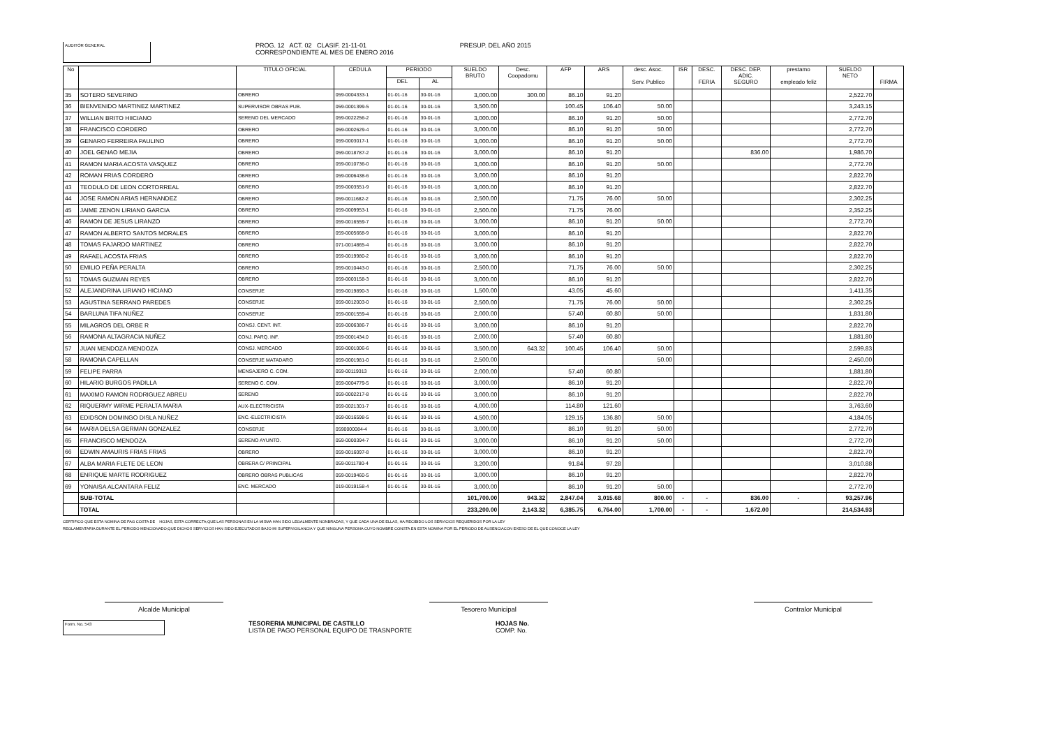AUDITOR GENERAL
PROG. 12 ACT. 02 CLASIF. 21-11-01
CORRESPONDIENTE AL MES DE ENERO 2016
PRESUP. DEL AÑO 2015
| No | | TITULO OFICIAL | CEDULA | PERIODO | | SUELDO BRUTO | Desc. Coopadomu | AFP | ARS | desc. Asoc. Serv. Publico | ISR | DESC. FERIA | DESC. DEP. ADIC. SEGURO | prestamo empleado feliz | SUELDO NETO | FIRMA |
| --- | --- | --- | --- | --- | --- | --- | --- | --- | --- | --- | --- | --- | --- | --- | --- | --- |
| | | | | DEL | AL | | | | | | | | | | | |
| 35 | SOTERO SEVERINO | OBRERO | 059-0004333-1 | 01-01-16 | 30-01-16 | 3,000.00 | 300.00 | 86.10 | 91.20 | | | | | | 2,522.70 | |
| 36 | BIENVENIDO MARTINEZ MARTINEZ | SUPERVISOR OBRAS PUB. | 059-0001399-5 | 01-01-16 | 30-01-16 | 3,500.00 | | 100.45 | 106.40 | 50.00 | | | | | 3,243.15 | |
| 37 | WILLIAN BRITO HIICIANO | SERENO DEL MERCADO | 059-0022256-2 | 01-01-16 | 30-01-16 | 3,000.00 | | 86.10 | 91.20 | 50.00 | | | | | 2,772.70 | |
| 38 | FRANCISCO CORDERO | OBRERO | 059-0002629-4 | 01-01-16 | 30-01-16 | 3,000.00 | | 86.10 | 91.20 | 50.00 | | | | | 2,772.70 | |
| 39 | GENARO FERREIRA PAULINO | OBRERO | 059-0003017-1 | 01-01-16 | 30-01-16 | 3,000.00 | | 86.10 | 91.20 | 50.00 | | | | | 2,772.70 | |
| 40 | JOEL GENAO MEJIA | OBRERO | 059-0018787-2 | 01-01-16 | 30-01-16 | 3,000.00 | | 86.10 | 91.20 | | | | 836.00 | | 1,986.70 | |
| 41 | RAMON MARIA ACOSTA VASQUEZ | OBRERO | 059-0010736-0 | 01-01-16 | 30-01-16 | 3,000.00 | | 86.10 | 91.20 | 50.00 | | | | | 2,772.70 | |
| 42 | ROMAN FRIAS CORDERO | OBRERO | 059-0006438-6 | 01-01-16 | 30-01-16 | 3,000.00 | | 86.10 | 91.20 | | | | | | 2,822.70 | |
| 43 | TEODULO DE LEON CORTORREAL | OBRERO | 059-0003551-9 | 01-01-16 | 30-01-16 | 3,000.00 | | 86.10 | 91.20 | | | | | | 2,822.70 | |
| 44 | JOSE RAMON ARIAS HERNANDEZ | OBRERO | 059-0011682-2 | 01-01-16 | 30-01-16 | 2,500.00 | | 71.75 | 76.00 | 50.00 | | | | | 2,302.25 | |
| 45 | JAIME ZENON LIRIANO GARCIA | OBRERO | 059-0009953-1 | 01-01-16 | 30-01-16 | 2,500.00 | | 71.75 | 76.00 | | | | | | 2,352.25 | |
| 46 | RAMON DE JESUS LIRANZO | OBRERO | 059-0016559-7 | 01-01-16 | 30-01-16 | 3,000.00 | | 86.10 | 91.20 | 50.00 | | | | | 2,772.70 | |
| 47 | RAMON ALBERTO SANTOS MORALES | OBRERO | 059-0005668-9 | 01-01-16 | 30-01-16 | 3,000.00 | | 86.10 | 91.20 | | | | | | 2,822.70 | |
| 48 | TOMAS FAJARDO MARTINEZ | OBRERO | 071-0014865-4 | 01-01-16 | 30-01-16 | 3,000.00 | | 86.10 | 91.20 | | | | | | 2,822.70 | |
| 49 | RAFAEL ACOSTA FRIAS | OBRERO | 059-0019980-2 | 01-01-16 | 30-01-16 | 3,000.00 | | 86.10 | 91.20 | | | | | | 2,822.70 | |
| 50 | EMILIO PEÑA PERALTA | OBRERO | 059-0010443-0 | 01-01-16 | 30-01-16 | 2,500.00 | | 71.75 | 76.00 | 50.00 | | | | | 2,302.25 | |
| 51 | TOMAS GUZMAN REYES | OBRERO | 059-0003158-3 | 01-01-16 | 30-01-16 | 3,000.00 | | 86.10 | 91.20 | | | | | | 2,822.70 | |
| 52 | ALEJANDRINA LIRIANO HICIANO | CONSERJE | 059-0019890-3 | 01-01-16 | 30-01-16 | 1,500.00 | | 43.05 | 45.60 | | | | | | 1,411.35 | |
| 53 | AGUSTINA SERRANO PAREDES | CONSERJE | 059-0012003-0 | 01-01-16 | 30-01-16 | 2,500.00 | | 71.75 | 76.00 | 50.00 | | | | | 2,302.25 | |
| 54 | BARLUNA TIFA NUÑEZ | CONSERJE | 059-0001559-4 | 01-01-16 | 30-01-16 | 2,000.00 | | 57.40 | 60.80 | 50.00 | | | | | 1,831.80 | |
| 55 | MILAGROS DEL ORBE R | CONSJ. CENT. INT. | 059-0006386-7 | 01-01-16 | 30-01-16 | 3,000.00 | | 86.10 | 91.20 | | | | | | 2,822.70 | |
| 56 | RAMONA ALTAGRACIA NUÑEZ | CONJ. PARQ. INF. | 059-0001434.0 | 01-01-16 | 30-01-16 | 2,000.00 | | 57.40 | 60.80 | | | | | | 1,881.80 | |
| 57 | JUAN MENDOZA MENDOZA | CONSJ. MERCADO | 059-0001006-6 | 01-01-16 | 30-01-16 | 3,500.00 | 643.32 | 100.45 | 106.40 | 50.00 | | | | | 2,599.83 | |
| 58 | RAMONA CAPELLAN | CONSERJE MATADARO | 059-0001981-0 | 01-01-16 | 30-01-16 | 2,500.00 | | | | 50.00 | | | | | 2,450.00 | |
| 59 | FELIPE PARRA | MENSAJERO C. COM. | 059-00119313 | 01-01-16 | 30-01-16 | 2,000.00 | | 57.40 | 60.80 | | | | | | 1,881.80 | |
| 60 | HILARIO BURGOS PADILLA | SERENO C. COM. | 059-0004779-5 | 01-01-16 | 30-01-16 | 3,000.00 | | 86.10 | 91.20 | | | | | | 2,822.70 | |
| 61 | MAXIMO RAMON RODRIGUEZ ABREU | SERENO | 059-0002217-8 | 01-01-16 | 30-01-16 | 3,000.00 | | 86.10 | 91.20 | | | | | | 2,822.70 | |
| 62 | RIQUERMY WIRME PERALTA MARIA | AUX-ELECTRICISTA | 059-0021301-7 | 01-01-16 | 30-01-16 | 4,000.00 | | 114.80 | 121.60 | | | | | | 3,763.60 | |
| 63 | EDIDSON DOMINGO DISLA NUÑEZ | ENC.-ELECTRICISTA | 059-0016598-5 | 01-01-16 | 30-01-16 | 4,500.00 | | 129.15 | 136.80 | 50.00 | | | | | 4,184.05 | |
| 64 | MARIA DELSA GERMAN GONZALEZ | CONSERJE | 0590000084-4 | 01-01-16 | 30-01-16 | 3,000.00 | | 86.10 | 91.20 | 50.00 | | | | | 2,772.70 | |
| 65 | FRANCISCO MENDOZA | SERENO AYUNTO. | 059-0000394-7 | 01-01-16 | 30-01-16 | 3,000.00 | | 86.10 | 91.20 | 50.00 | | | | | 2,772.70 | |
| 66 | EDWIN AMAURIS FRIAS FRIAS | OBRERO | 059-0016097-8 | 01-01-16 | 30-01-16 | 3,000.00 | | 86.10 | 91.20 | | | | | | 2,822.70 | |
| 67 | ALBA MARIA FLETE DE LEON | OBRERA C/ PRINCIPAL | 059-0011780-4 | 01-01-16 | 30-01-16 | 3,200.00 | | 91.84 | 97.28 | | | | | | 3,010.88 | |
| 68 | ENRIQUE MARTE RODRIGUEZ | OBRERO OBRAS PUBLICAS | 059-0019460-5 | 01-01-16 | 30-01-16 | 3,000.00 | | 86.10 | 91.20 | | | | | | 2,822.70 | |
| 69 | YONAISA ALCANTARA FELIZ | ENC. MERCADO | 019-0019158-4 | 01-01-16 | 30-01-16 | 3,000.00 | | 86.10 | 91.20 | 50.00 | | | | | 2,772.70 | |
| | SUB-TOTAL | | | | | 101,700.00 | 943.32 | 2,847.04 | 3,015.68 | 800.00 | - | - | 836.00 | - | 93,257.96 | |
| | TOTAL | | | | | 233,200.00 | 2,143.32 | 6,385.75 | 6,764.00 | 1,700.00 | - | - | 1,672.00 | | 214,534.93 | |
CERTIFICO QUE ESTA NOMINA DE PAG COSTA DE HOJAS, ESTA CORRECTA;QUE LAS PERSONAS EN LA MISMA HAN SIDO LEGALMENTE NONBRADAS, Y QUE CADA UNA DE ELLAS, HA RECIBIDO LOS SERVICIOS REQUERIDOS POR LA LEY
REGLAMENTARIA DURANTE EL PERIODO MENCIONADO;QUE DICHOS SERVICIOS HAN SIDO EJECUTADOS BAJO MI SUPERVIGILANCIA Y QUE NINGUNA PERSONA CUYO NOMBRE CONSTA EN ESTA NOMINA POR EL PERIODO DE AUSENCIACON EXESO DE EL QUE CONOCE LA LEY
Alcalde Municipal Tesorero Municipal Contralor Municipal
Form. No. 543
TESORERIA MUNICIPAL DE CASTILLO
LISTA DE PAGO PERSONAL EQUIPO DE TRASNPORTE
HOJAS No.
COMP. No.